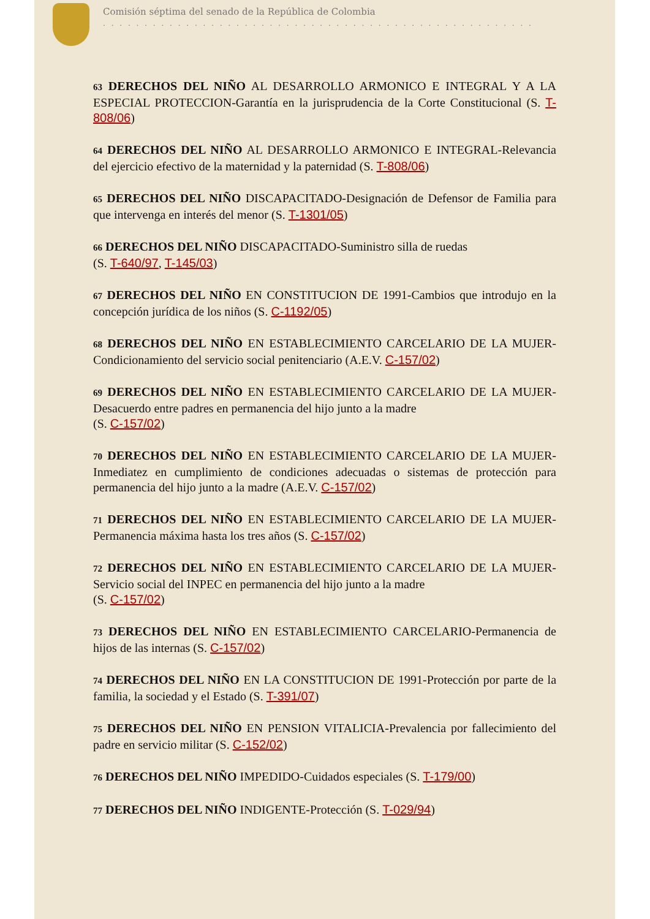Comisión séptima del senado de la República de Colombia
. . . . . . . . . . . . . . . . . . . . . . . . . . . . . . . . . . . . . . . . . . . . . . . . . . . .
63 DERECHOS DEL NIÑO AL DESARROLLO ARMONICO E INTEGRAL Y A LA ESPECIAL PROTECCION-Garantía en la jurisprudencia de la Corte Constitucional (S. T-808/06)
64 DERECHOS DEL NIÑO AL DESARROLLO ARMONICO E INTEGRAL-Relevancia del ejercicio efectivo de la maternidad y la paternidad (S. T-808/06)
65 DERECHOS DEL NIÑO DISCAPACITADO-Designación de Defensor de Familia para que intervenga en interés del menor (S. T-1301/05)
66 DERECHOS DEL NIÑO DISCAPACITADO-Suministro silla de ruedas
(S. T-640/97, T-145/03)
67 DERECHOS DEL NIÑO EN CONSTITUCION DE 1991-Cambios que introdujo en la concepción jurídica de los niños (S. C-1192/05)
68 DERECHOS DEL NIÑO EN ESTABLECIMIENTO CARCELARIO DE LA MUJER-Condicionamiento del servicio social penitenciario (A.E.V. C-157/02)
69 DERECHOS DEL NIÑO EN ESTABLECIMIENTO CARCELARIO DE LA MUJER-Desacuerdo entre padres en permanencia del hijo junto a la madre
(S. C-157/02)
70 DERECHOS DEL NIÑO EN ESTABLECIMIENTO CARCELARIO DE LA MUJER-Inmediatez en cumplimiento de condiciones adecuadas o sistemas de protección para permanencia del hijo junto a la madre (A.E.V. C-157/02)
71 DERECHOS DEL NIÑO EN ESTABLECIMIENTO CARCELARIO DE LA MUJER-Permanencia máxima hasta los tres años (S. C-157/02)
72 DERECHOS DEL NIÑO EN ESTABLECIMIENTO CARCELARIO DE LA MUJER-Servicio social del INPEC en permanencia del hijo junto a la madre
(S. C-157/02)
73 DERECHOS DEL NIÑO EN ESTABLECIMIENTO CARCELARIO-Permanencia de hijos de las internas (S. C-157/02)
74 DERECHOS DEL NIÑO EN LA CONSTITUCION DE 1991-Protección por parte de la familia, la sociedad y el Estado (S. T-391/07)
75 DERECHOS DEL NIÑO EN PENSION VITALICIA-Prevalencia por fallecimiento del padre en servicio militar (S. C-152/02)
76 DERECHOS DEL NIÑO IMPEDIDO-Cuidados especiales (S. T-179/00)
77 DERECHOS DEL NIÑO INDIGENTE-Protección (S. T-029/94)